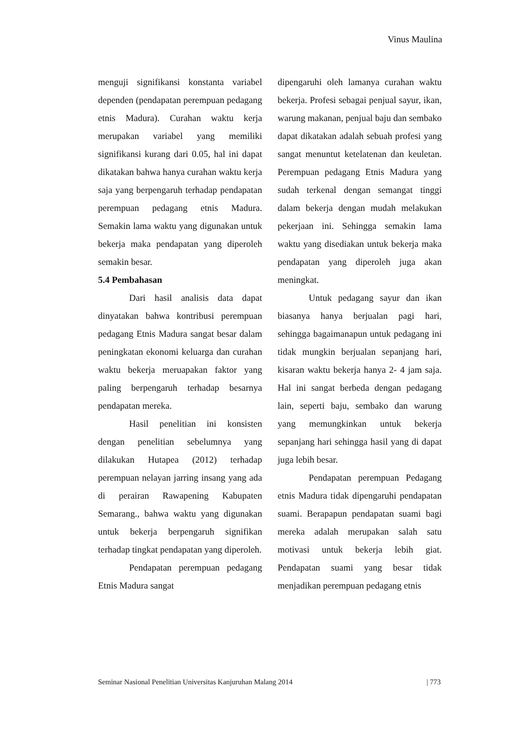Vinus Maulina
menguji signifikansi konstanta variabel dependen (pendapatan perempuan pedagang etnis Madura). Curahan waktu kerja merupakan variabel yang memiliki signifikansi kurang dari 0.05, hal ini dapat dikatakan bahwa hanya curahan waktu kerja saja yang berpengaruh terhadap pendapatan perempuan pedagang etnis Madura. Semakin lama waktu yang digunakan untuk bekerja maka pendapatan yang diperoleh semakin besar.
5.4 Pembahasan
Dari hasil analisis data dapat dinyatakan bahwa kontribusi perempuan pedagang Etnis Madura sangat besar dalam peningkatan ekonomi keluarga dan curahan waktu bekerja meruapakan faktor yang paling berpengaruh terhadap besarnya pendapatan mereka.
Hasil penelitian ini konsisten dengan penelitian sebelumnya yang dilakukan Hutapea (2012) terhadap perempuan nelayan jarring insang yang ada di perairan Rawapening Kabupaten Semarang., bahwa waktu yang digunakan untuk bekerja berpengaruh signifikan terhadap tingkat pendapatan yang diperoleh.
Pendapatan perempuan pedagang Etnis Madura sangat
dipengaruhi oleh lamanya curahan waktu bekerja. Profesi sebagai penjual sayur, ikan, warung makanan, penjual baju dan sembako dapat dikatakan adalah sebuah profesi yang sangat menuntut ketelatenan dan keuletan. Perempuan pedagang Etnis Madura yang sudah terkenal dengan semangat tinggi dalam bekerja dengan mudah melakukan pekerjaan ini. Sehingga semakin lama waktu yang disediakan untuk bekerja maka pendapatan yang diperoleh juga akan meningkat.
Untuk pedagang sayur dan ikan biasanya hanya berjualan pagi hari, sehingga bagaimanapun untuk pedagang ini tidak mungkin berjualan sepanjang hari, kisaran waktu bekerja hanya 2- 4 jam saja. Hal ini sangat berbeda dengan pedagang lain, seperti baju, sembako dan warung yang memungkinkan untuk bekerja sepanjang hari sehingga hasil yang di dapat juga lebih besar.
Pendapatan perempuan Pedagang etnis Madura tidak dipengaruhi pendapatan suami. Berapapun pendapatan suami bagi mereka adalah merupakan salah satu motivasi untuk bekerja lebih giat. Pendapatan suami yang besar tidak menjadikan perempuan pedagang etnis
Seminar Nasional Penelitian Universitas Kanjuruhan Malang 2014 | 773